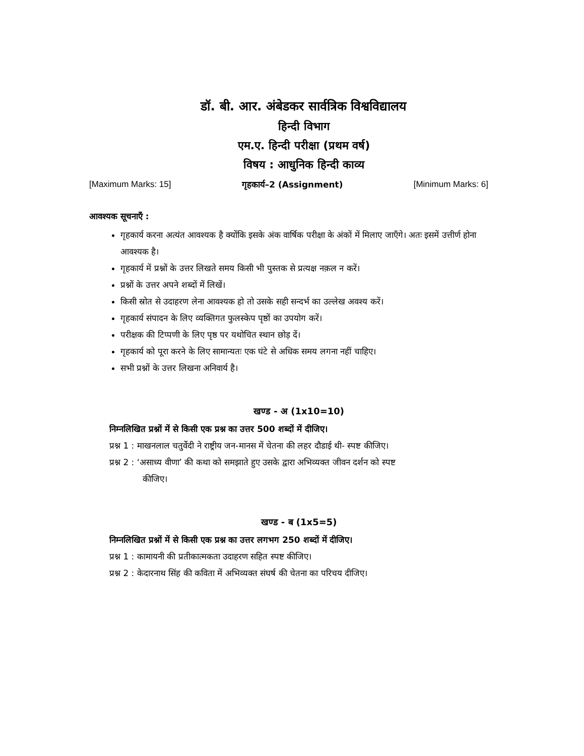डॉ. बी. आर. अंबेडकर सार्वत्रिक विश्वविद्यालय
हिन्दी विभाग
एम.ए. हिन्दी परीक्षा (प्रथम वर्ष)
विषय : आधुनिक हिन्दी काव्य
[Maximum Marks: 15] गृहकार्य–2 (Assignment) [Minimum Marks: 6]
आवश्यक सूचनाएँ :
गृहकार्य करना अत्यंत आवश्यक है क्योंकि इसके अंक वार्षिक परीक्षा के अंकों में मिलाए जाएँगे। अतः इसमें उत्तीर्ण होना आवश्यक है।
गृहकार्य में प्रश्नों के उत्तर लिखते समय किसी भी पुस्तक से प्रत्यक्ष नक़ल न करें।
प्रश्नों के उत्तर अपने शब्दों में लिखें।
किसी स्रोत से उदाहरण लेना आवश्यक हो तो उसके सही सन्दर्भ का उल्लेख अवश्य करें।
गृहकार्य संपादन के लिए व्यक्तिगत फुलस्केप पृष्ठों का उपयोग करें।
परीक्षक की टिप्पणी के लिए पृष्ठ पर यथोचित स्थान छोड़ दें।
गृहकार्य को पूरा करने के लिए सामान्यतः एक घंटे से अधिक समय लगना नहीं चाहिए।
सभी प्रश्नों के उत्तर लिखना अनिवार्य है।
खण्ड - अ (1x10=10)
निम्नलिखित प्रश्नों में से किसी एक प्रश्न का उत्तर 500 शब्दों में दीजिए।
प्रश्न 1 : माखनलाल चतुर्वेदी ने राष्ट्रीय जन-मानस में चेतना की लहर दौडाई थी- स्पष्ट कीजिए।
प्रश्न 2 : ‘असाध्य वीणा’ की कथा को समझाते हुए उसके द्वारा अभिव्यक्त जीवन दर्शन को स्पष्ट
कीजिए।
खण्ड - ब (1x5=5)
निम्नलिखित प्रश्नों में से किसी एक प्रश्न का उत्तर लगभग 250 शब्दों में दीजिए।
प्रश्न 1 : कामायनी की प्रतीकात्मकता उदाहरण सहित स्पष्ट कीजिए।
प्रश्न 2 : केदारनाथ सिंह की कविता में अभिव्यक्त संघर्ष की चेतना का परिचय दीजिए।